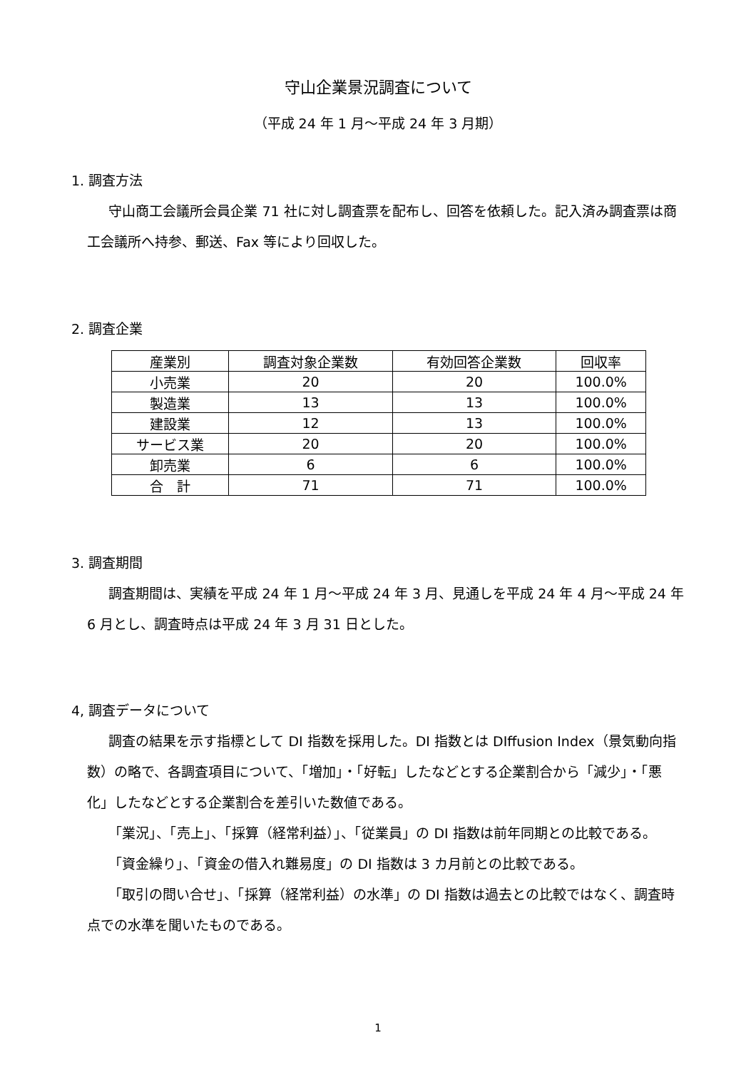守山企業景況調査について
（平成 24 年 1 月～平成 24 年 3 月期）
1. 調査方法
守山商工会議所会員企業 71 社に対し調査票を配布し、回答を依頼した。記入済み調査票は商工会議所へ持参、郵送、Fax 等により回収した。
2. 調査企業
| 産業別 | 調査対象企業数 | 有効回答企業数 | 回収率 |
| --- | --- | --- | --- |
| 小売業 | 20 | 20 | 100.0% |
| 製造業 | 13 | 13 | 100.0% |
| 建設業 | 12 | 13 | 100.0% |
| サービス業 | 20 | 20 | 100.0% |
| 卸売業 | 6 | 6 | 100.0% |
| 合 計 | 71 | 71 | 100.0% |
3. 調査期間
調査期間は、実績を平成 24 年 1 月～平成 24 年 3 月、見通しを平成 24 年 4 月～平成 24 年 6 月とし、調査時点は平成 24 年 3 月 31 日とした。
4, 調査データについて
調査の結果を示す指標として DI 指数を採用した。DI 指数とは DIffusion Index（景気動向指数）の略で、各調査項目について、「増加」・「好転」したなどとする企業割合から「減少」・「悪化」したなどとする企業割合を差引いた数値である。
「業況」、「売上」、「採算（経常利益）」、「従業員」の DI 指数は前年同期との比較である。
「資金繰り」、「資金の借入れ難易度」の DI 指数は 3 カ月前との比較である。
「取引の問い合せ」、「採算（経常利益）の水準」の DI 指数は過去との比較ではなく、調査時点での水準を聞いたものである。
1